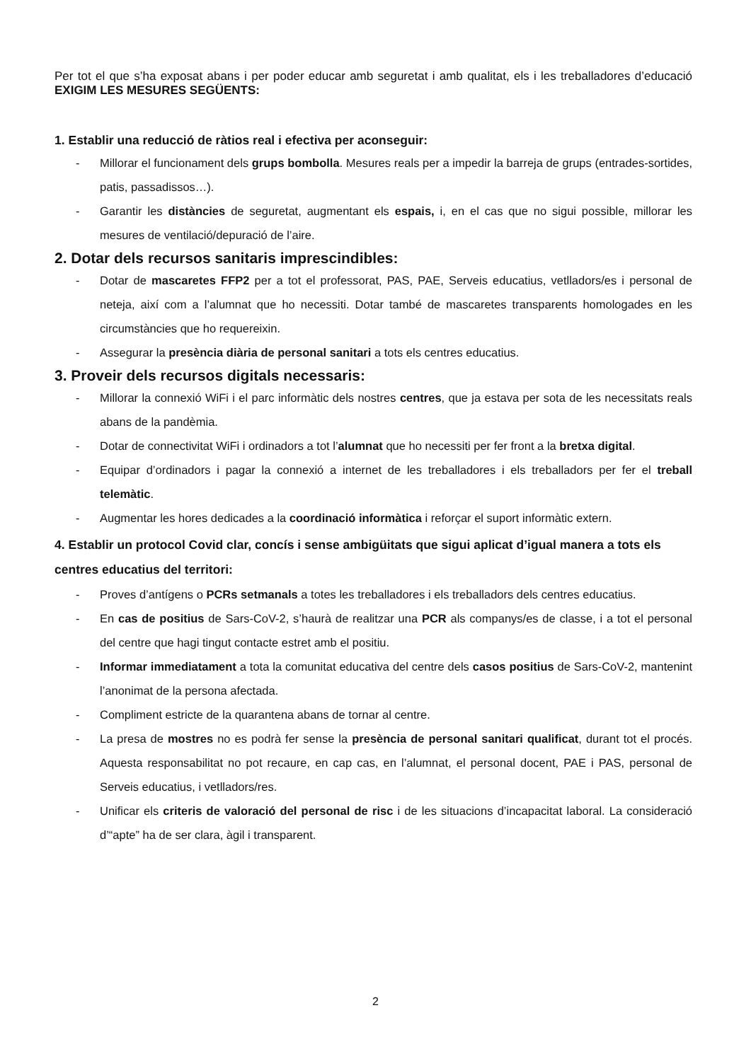Per tot el que s’ha exposat abans i per poder educar amb seguretat i amb qualitat, els i les treballadores d’educació EXIGIM LES MESURES SEGÜENTS:
1. Establir una reducció de ràtios real i efectiva per aconseguir:
- Millorar el funcionament dels grups bombolla. Mesures reals per a impedir la barreja de grups (entrades-sortides, patis, passadissos…).
- Garantir les distàncies de seguretat, augmentant els espais, i, en el cas que no sigui possible, millorar les mesures de ventilació/depuració de l’aire.
2. Dotar dels recursos sanitaris imprescindibles:
- Dotar de mascaretes FFP2 per a tot el professorat, PAS, PAE, Serveis educatius, vetlladors/es i personal de neteja, així com a l’alumnat que ho necessiti. Dotar també de mascaretes transparents homologades en les circumstàncies que ho requereixin.
- Assegurar la presència diària de personal sanitari a tots els centres educatius.
3. Proveir dels recursos digitals necessaris:
- Millorar la connexió WiFi i el parc informàtic dels nostres centres, que ja estava per sota de les necessitats reals abans de la pandèmia.
- Dotar de connectivitat WiFi i ordinadors a tot l’alumnat que ho necessiti per fer front a la bretxa digital.
- Equipar d’ordinadors i pagar la connexió a internet de les treballadores i els treballadors per fer el treball telemàtic.
- Augmentar les hores dedicades a la coordinació informàtica i reforçar el suport informàtic extern.
4. Establir un protocol Covid clar, concís i sense ambigüitats que sigui aplicat d’igual manera a tots els centres educatius del territori:
- Proves d’antígens o PCRs setmanals a totes les treballadores i els treballadors dels centres educatius.
- En cas de positius de Sars-CoV-2, s’haurà de realitzar una PCR als companys/es de classe, i a tot el personal del centre que hagi tingut contacte estret amb el positiu.
- Informar immediatament a tota la comunitat educativa del centre dels casos positius de Sars-CoV-2, mantenint l’anonimat de la persona afectada.
- Compliment estricte de la quarantena abans de tornar al centre.
- La presa de mostres no es podrà fer sense la presència de personal sanitari qualificat, durant tot el procés. Aquesta responsabilitat no pot recaure, en cap cas, en l’alumnat, el personal docent, PAE i PAS, personal de Serveis educatius, i vetlladors/res.
- Unificar els criteris de valoració del personal de risc i de les situacions d’incapacitat laboral. La consideració d’“apte” ha de ser clara, àgil i transparent.
2